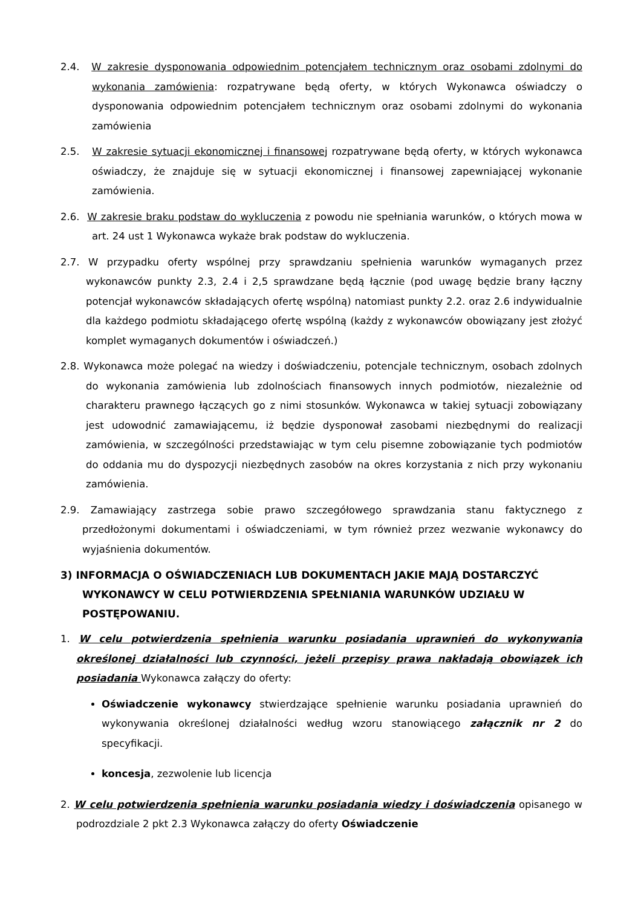2.4. W zakresie dysponowania odpowiednim potencjałem technicznym oraz osobami zdolnymi do wykonania zamówienia: rozpatrywane będą oferty, w których Wykonawca oświadczy o dysponowania odpowiednim potencjałem technicznym oraz osobami zdolnymi do wykonania zamówienia
2.5. W zakresie sytuacji ekonomicznej i finansowej rozpatrywane będą oferty, w których wykonawca oświadczy, że znajduje się w sytuacji ekonomicznej i finansowej zapewniającej wykonanie zamówienia.
2.6. W zakresie braku podstaw do wykluczenia z powodu nie spełniania warunków, o których mowa w art. 24 ust 1 Wykonawca wykaże brak podstaw do wykluczenia.
2.7. W przypadku oferty wspólnej przy sprawdzaniu spełnienia warunków wymaganych przez wykonawców punkty 2.3, 2.4 i 2,5 sprawdzane będą łącznie (pod uwagę będzie brany łączny potencjał wykonawców składających ofertę wspólną) natomiast punkty 2.2. oraz 2.6 indywidualnie dla każdego podmiotu składającego ofertę wspólną (każdy z wykonawców obowiązany jest złożyć komplet wymaganych dokumentów i oświadczeń.)
2.8. Wykonawca może polegać na wiedzy i doświadczeniu, potencjale technicznym, osobach zdolnych do wykonania zamówienia lub zdolnościach finansowych innych podmiotów, niezależnie od charakteru prawnego łączących go z nimi stosunków. Wykonawca w takiej sytuacji zobowiązany jest udowodnić zamawiającemu, iż będzie dysponował zasobami niezbędnymi do realizacji zamówienia, w szczególności przedstawiając w tym celu pisemne zobowiązanie tych podmiotów do oddania mu do dyspozycji niezbędnych zasobów na okres korzystania z nich przy wykonaniu zamówienia.
2.9. Zamawiający zastrzega sobie prawo szczegółowego sprawdzania stanu faktycznego z przedłożonymi dokumentami i oświadczeniami, w tym również przez wezwanie wykonawcy do wyjaśnienia dokumentów.
3) INFORMACJA O OŚWIADCZENIACH LUB DOKUMENTACH JAKIE MAJĄ DOSTARCZYĆ WYKONAWCY W CELU POTWIERDZENIA SPEŁNIANIA WARUNKÓW UDZIAŁU W POSTĘPOWANIU.
1. W celu potwierdzenia spełnienia warunku posiadania uprawnień do wykonywania określonej działalności lub czynności, jeżeli przepisy prawa nakładają obowiązek ich posiadania Wykonawca załączy do oferty:
Oświadczenie wykonawcy stwierdzające spełnienie warunku posiadania uprawnień do wykonywania określonej działalności według wzoru stanowiącego załącznik nr 2 do specyfikacji.
koncesja, zezwolenie lub licencja
2. W celu potwierdzenia spełnienia warunku posiadania wiedzy i doświadczenia opisanego w podrozdziale 2 pkt 2.3 Wykonawca załączy do oferty Oświadczenie